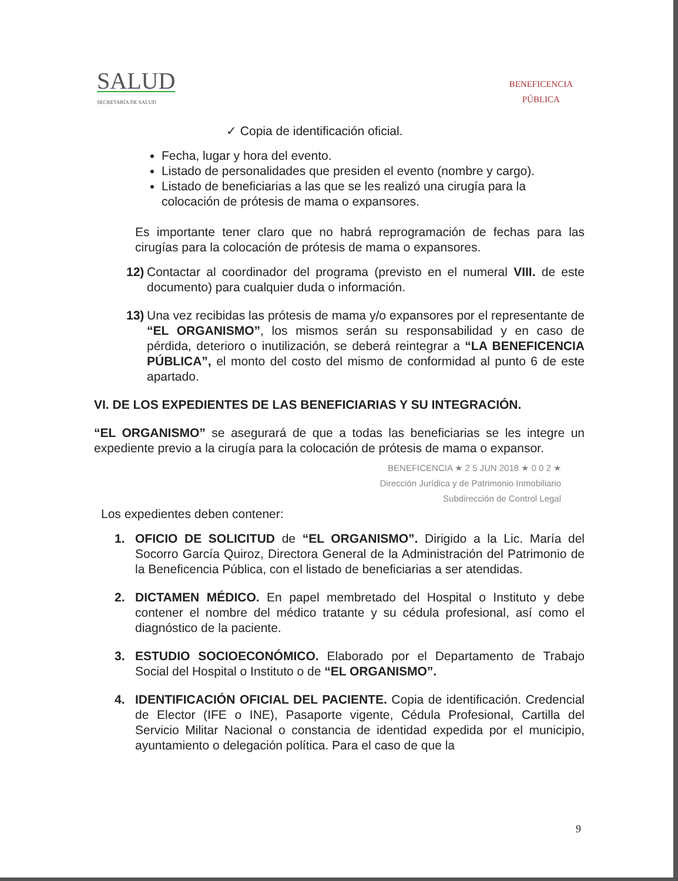SALUD
SECRETARÍA DE SALUD
BENEFICENCIA
PÚBLICA
✓ Copia de identificación oficial.
Fecha, lugar y hora del evento.
Listado de personalidades que presiden el evento (nombre y cargo).
Listado de beneficiarias a las que se les realizó una cirugía para la colocación de prótesis de mama o expansores.
Es importante tener claro que no habrá reprogramación de fechas para las cirugías para la colocación de prótesis de mama o expansores.
12) Contactar al coordinador del programa (previsto en el numeral VIII. de este documento) para cualquier duda o información.
13) Una vez recibidas las prótesis de mama y/o expansores por el representante de “EL ORGANISMO”, los mismos serán su responsabilidad y en caso de pérdida, deterioro o inutilización, se deberá reintegrar a “LA BENEFICENCIA PÚBLICA”, el monto del costo del mismo de conformidad al punto 6 de este apartado.
VI. DE LOS EXPEDIENTES DE LAS BENEFICIARIAS Y SU INTEGRACIÓN.
“EL ORGANISMO” se asegurará de que a todas las beneficiarias se les integre un expediente previo a la cirugía para la colocación de prótesis de mama o expansor.
BENEFICENCIA ★ 2 5 JUN 2018 ★ 0 0 2 ★
Dirección Jurídica y de Patrimonio Inmobiliario
Subdirección de Control Legal
Los expedientes deben contener:
1. OFICIO DE SOLICITUD de “EL ORGANISMO”. Dirigido a la Lic. María del Socorro García Quiroz, Directora General de la Administración del Patrimonio de la Beneficencia Pública, con el listado de beneficiarias a ser atendidas.
2. DICTAMEN MÉDICO. En papel membretado del Hospital o Instituto y debe contener el nombre del médico tratante y su cédula profesional, así como el diagnóstico de la paciente.
3. ESTUDIO SOCIOECONÓMICO. Elaborado por el Departamento de Trabajo Social del Hospital o Instituto o de “EL ORGANISMO”.
4. IDENTIFICACIÓN OFICIAL DEL PACIENTE. Copia de identificación. Credencial de Elector (IFE o INE), Pasaporte vigente, Cédula Profesional, Cartilla del Servicio Militar Nacional o constancia de identidad expedida por el municipio, ayuntamiento o delegación política. Para el caso de que la
9